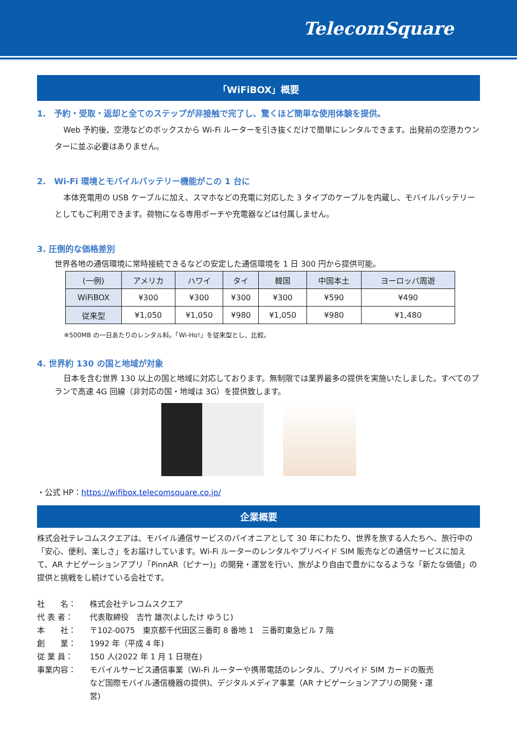TelecomSquare
「WiFiBOX」概要
1.　予約・受取・返却と全てのステップが非接触で完了し、驚くほど簡単な使用体験を提供。
Web 予約後、空港などのボックスから Wi-Fi ルーターを引き抜くだけで簡単にレンタルできます。出発前の空港カウンターに並ぶ必要はありません。
2.　Wi-Fi 環境とモバイルバッテリー機能がこの 1 台に
本体充電用の USB ケーブルに加え、スマホなどの充電に対応した 3 タイプのケーブルを内蔵し、モバイルバッテリーとしてもご利用できます。荷物になる専用ポーチや充電器などは付属しません。
3. 圧倒的な価格差別
世界各地の通信環境に常時接続できるなどの安定した通信環境を 1 日 300 円から提供可能。
| (一例) | アメリカ | ハワイ | タイ | 韓国 | 中国本土 | ヨーロッパ周遊 |
| --- | --- | --- | --- | --- | --- | --- |
| WiFiBOX | ¥300 | ¥300 | ¥300 | ¥300 | ¥590 | ¥490 |
| 従来型 | ¥1,050 | ¥1,050 | ¥980 | ¥1,050 | ¥980 | ¥1,480 |
※500MB の一日あたりのレンタル料。「Wi-Ho!」を従来型とし、比較。
4. 世界約 130 の国と地域が対象
日本を含む世界 130 以上の国と地域に対応しております。無制限では業界最多の提供を実施いたしました。すべてのプランで高速 4G 回線（非対応の国・地域は 3G）を提供致します。
・公式 HP：https://wifibox.telecomsquare.co.jp/
企業概要
株式会社テレコムスクエアは、モバイル通信サービスのパイオニアとして 30 年にわたり、世界を旅する人たちへ、旅行中の「安心、便利、楽しさ」をお届けしています。Wi-Fi ルーターのレンタルやプリペイド SIM 販売などの通信サービスに加えて、AR ナビゲーションアプリ「PinnAR（ピナー)」の開発・運営を行い、旅がより自由で豊かになるような「新たな価値」の提供と挑戦をし続けている会社です。
社　　名： 株式会社テレコムスクエア
代 表 者： 代表取締役　吉竹 雄次(よしたけ ゆうじ)
本　　社： 〒102-0075　東京都千代田区三番町 8 番地 1　三番町東急ビル 7 階
創　　業： 1992 年（平成 4 年)
従 業 員： 150 人(2022 年 1 月 1 日現在)
事業内容： モバイルサービス通信事業（Wi-Fi ルーターや携帯電話のレンタル、プリペイド SIM カードの販売など国際モバイル通信機器の提供)、デジタルメディア事業（AR ナビゲーションアプリの開発・運営)